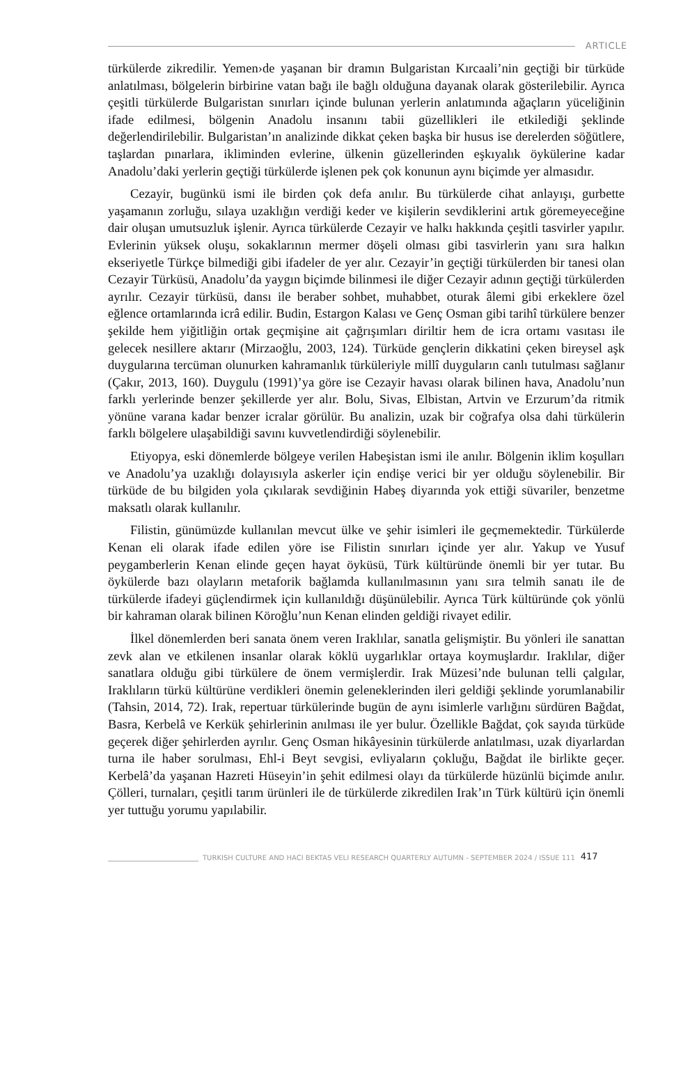ARTICLE
türkülerde zikredilir. Yemen›de yaşanan bir dramın Bulgaristan Kırcaali’nin geçtiği bir türküde anlatılması, bölgelerin birbirine vatan bağı ile bağlı olduğuna dayanak olarak gösterilebilir. Ayrıca çeşitli türkülerde Bulgaristan sınırları içinde bulunan yerlerin anlatımında ağaçların yüceliğinin ifade edilmesi, bölgenin Anadolu insanını tabii güzellikleri ile etkilediği şeklinde değerlendirilebilir. Bulgaristan’ın analizinde dikkat çeken başka bir husus ise derelerden söğütlere, taşlardan pınarlara, ikliminden evlerine, ülkenin güzellerinden eşkıyalık öykülerine kadar Anadolu’daki yerlerin geçtiği türkülerde işlenen pek çok konunun aynı biçimde yer almasıdır.
Cezayir, bugünkü ismi ile birden çok defa anılır. Bu türkülerde cihat anlayışı, gurbette yaşamanın zorluğu, sılaya uzaklığın verdiği keder ve kişilerin sevdiklerini artık göremeyeceğine dair oluşan umutsuzluk işlenir. Ayrıca türkülerde Cezayir ve halkı hakkında çeşitli tasvirler yapılır. Evlerinin yüksek oluşu, sokaklarının mermer döşeli olması gibi tasvirlerin yanı sıra halkın ekseriyetle Türkçe bilmediği gibi ifadeler de yer alır. Cezayir’in geçtiği türkülerden bir tanesi olan Cezayir Türküsü, Anadolu’da yaygın biçimde bilinmesi ile diğer Cezayir adının geçtiği türkülerden ayrılır. Cezayir türküsü, dansı ile beraber sohbet, muhabbet, oturak âlemi gibi erkeklere özel eğlence ortamlarında icrâ edilir. Budin, Estargon Kalası ve Genç Osman gibi tarihî türkülere benzer şekilde hem yiğitliğin ortak geçmişine ait çağrışımları diriltir hem de icra ortamı vasıtası ile gelecek nesillere aktarır (Mirzaoğlu, 2003, 124). Türküde gençlerin dikkatini çeken bireysel aşk duygularına tercüman olunurken kahramanlık türküleriyle millî duyguların canlı tutulması sağlanır (Çakır, 2013, 160). Duygulu (1991)’ya göre ise Cezayir havası olarak bilinen hava, Anadolu’nun farklı yerlerinde benzer şekillerde yer alır. Bolu, Sivas, Elbistan, Artvin ve Erzurum’da ritmik yönüne varana kadar benzer icralar görülür. Bu analizin, uzak bir coğrafya olsa dahi türkülerin farklı bölgelere ulaşabildiği savını kuvvetlendirdiği söylenebilir.
Etiyopya, eski dönemlerde bölgeye verilen Habeşistan ismi ile anılır. Bölgenin iklim koşulları ve Anadolu’ya uzaklığı dolayısıyla askerler için endişe verici bir yer olduğu söylenebilir. Bir türküde de bu bilgiden yola çıkılarak sevdiğinin Habeş diyarında yok ettiği süvariler, benzetme maksatlı olarak kullanılır.
Filistin, günümüzde kullanılan mevcut ülke ve şehir isimleri ile geçmemektedir. Türkülerde Kenan eli olarak ifade edilen yöre ise Filistin sınırları içinde yer alır. Yakup ve Yusuf peygamberlerin Kenan elinde geçen hayat öyküsü, Türk kültüründe önemli bir yer tutar. Bu öykülerde bazı olayların metaforik bağlamda kullanılmasının yanı sıra telmih sanatı ile de türkülerde ifadeyi güçlendirmek için kullanıldığı düşünülebilir. Ayrıca Türk kültüründe çok yönlü bir kahraman olarak bilinen Köroğlu’nun Kenan elinden geldiği rivayet edilir.
İlkel dönemlerden beri sanata önem veren Iraklılar, sanatla gelişmiştir. Bu yönleri ile sanattan zevk alan ve etkilenen insanlar olarak köklü uygarlıklar ortaya koymuşlardır. Iraklılar, diğer sanatlara olduğu gibi türkülere de önem vermişlerdir. Irak Müzesi’nde bulunan telli çalgılar, Iraklıların türkü kültürüne verdikleri önemin geleneklerinden ileri geldiği şeklinde yorumlanabilir (Tahsin, 2014, 72). Irak, repertuar türkülerinde bugün de aynı isimlerle varlığını sürdüren Bağdat, Basra, Kerbelâ ve Kerkük şehirlerinin anılması ile yer bulur. Özellikle Bağdat, çok sayıda türküde geçerek diğer şehirlerden ayrılır. Genç Osman hikâyesinin türkülerde anlatılması, uzak diyarlardan turna ile haber sorulması, Ehl-i Beyt sevgisi, evliyaların çokluğu, Bağdat ile birlikte geçer. Kerbelâ’da yaşanan Hazreti Hüseyin’in şehit edilmesi olayı da türkülerde hüzünlü biçimde anılır. Çölleri, turnaları, çeşitli tarım ürünleri ile de türkülerde zikredilen Irak’ın Türk kültürü için önemli yer tuttuğu yorumu yapılabilir.
TURKISH CULTURE AND HACI BEKTAS VELI RESEARCH QUARTERLY AUTUMN - SEPTEMBER 2024 / ISSUE 111 417